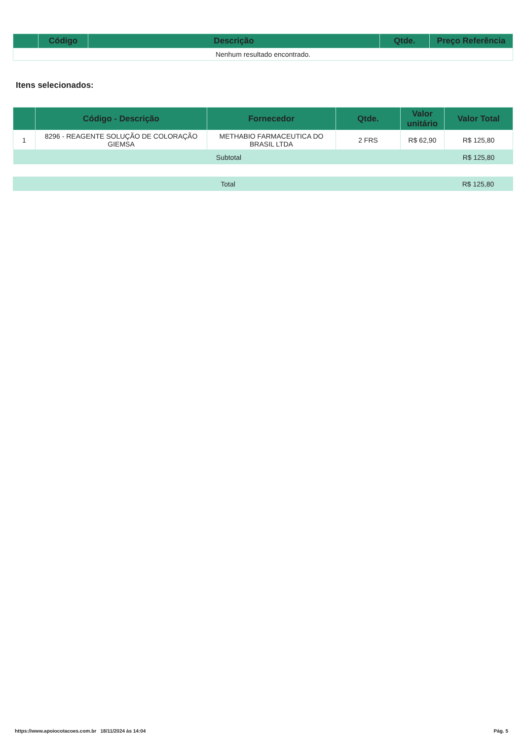| | Código | Descrição | Qtde. | Preço Referência |
| --- | --- | --- | --- | --- |
| Nenhum resultado encontrado. | | | | |
Itens selecionados:
| | Código - Descrição | Fornecedor | Qtde. | Valor unitário | Valor Total |
| --- | --- | --- | --- | --- | --- |
| 1 | 8296 - REAGENTE SOLUÇÃO DE COLORAÇÃO GIEMSA | METHABIO FARMACEUTICA DO BRASIL LTDA | 2 FRS | R$ 62,90 | R$ 125,80 |
| Subtotal | | | | | R$ 125,80 |
| Total | R$ 125,80 |
https://www.apoiocotacoes.com.br 18/11/2024 às 14:04 Pág. 5